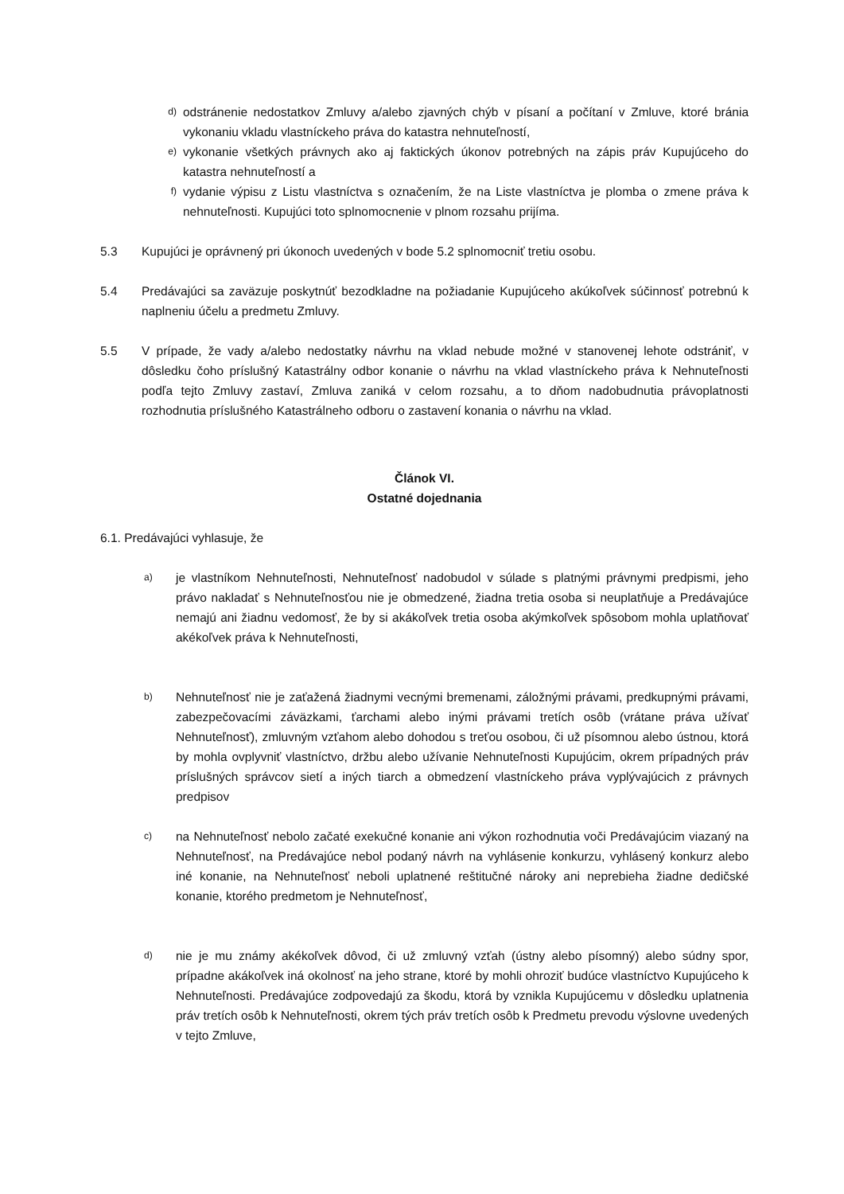d) odstránenie nedostatkov Zmluvy a/alebo zjavných chýb v písaní a počítaní v Zmluve, ktoré bránia vykonaniu vkladu vlastníckeho práva do katastra nehnuteľností,
e) vykonanie všetkých právnych ako aj faktických úkonov potrebných na zápis práv Kupujúceho do katastra nehnuteľností a
f) vydanie výpisu z Listu vlastníctva s označením, že na Liste vlastníctva je plomba o zmene práva k nehnuteľnosti. Kupujúci toto splnomocnenie v plnom rozsahu prijíma.
5.3 Kupujúci je oprávnený pri úkonoch uvedených v bode 5.2 splnomocniť tretiu osobu.
5.4 Predávajúci sa zaväzuje poskytnúť bezodkladne na požiadanie Kupujúceho akúkoľvek súčinnosť potrebnú k naplneniu účelu a predmetu Zmluvy.
5.5 V prípade, že vady a/alebo nedostatky návrhu na vklad nebude možné v stanovenej lehote odstrániť, v dôsledku čoho príslušný Katastrálny odbor konanie o návrhu na vklad vlastníckeho práva k Nehnuteľnosti podľa tejto Zmluvy zastaví, Zmluva zaniká v celom rozsahu, a to dňom nadobudnutia právoplatnosti rozhodnutia príslušného Katastrálneho odboru o zastavení konania o návrhu na vklad.
Článok VI.
Ostatné dojednania
6.1. Predávajúci vyhlasuje, že
a) je vlastníkom Nehnuteľnosti, Nehnuteľnosť nadobudol v súlade s platnými právnymi predpismi, jeho právo nakladať s Nehnuteľnosťou nie je obmedzené, žiadna tretia osoba si neuplatňuje a Predávajúce nemajú ani žiadnu vedomosť, že by si akákoľvek tretia osoba akýmkoľvek spôsobom mohla uplatňovať akékoľvek práva k Nehnuteľnosti,
b) Nehnuteľnosť nie je zaťažená žiadnymi vecnými bremenami, záložnými právami, predkupnými právami, zabezpečovacími záväzkami, ťarchami alebo inými právami tretích osôb (vrátane práva užívať Nehnuteľnosť), zmluvným vzťahom alebo dohodou s treťou osobou, či už písomnou alebo ústnou, ktorá by mohla ovplyvniť vlastníctvo, držbu alebo užívanie Nehnuteľnosti Kupujúcim, okrem prípadných práv príslušných správcov sietí a iných tiarch a obmedzení vlastníckeho práva vyplývajúcich z právnych predpisov
c) na Nehnuteľnosť nebolo začaté exekučné konanie ani výkon rozhodnutia voči Predávajúcim viazaný na Nehnuteľnosť, na Predávajúce nebol podaný návrh na vyhlásenie konkurzu, vyhlásený konkurz alebo iné konanie, na Nehnuteľnosť neboli uplatnené reštitučné nároky ani neprebieha žiadne dedičské konanie, ktorého predmetom je Nehnuteľnosť,
d) nie je mu známy akékoľvek dôvod, či už zmluvný vzťah (ústny alebo písomný) alebo súdny spor, prípadne akákoľvek iná okolnosť na jeho strane, ktoré by mohli ohroziť budúce vlastníctvo Kupujúceho k Nehnuteľnosti. Predávajúce zodpovedajú za škodu, ktorá by vznikla Kupujúcemu v dôsledku uplatnenia práv tretích osôb k Nehnuteľnosti, okrem tých práv tretích osôb k Predmetu prevodu výslovne uvedených v tejto Zmluve,